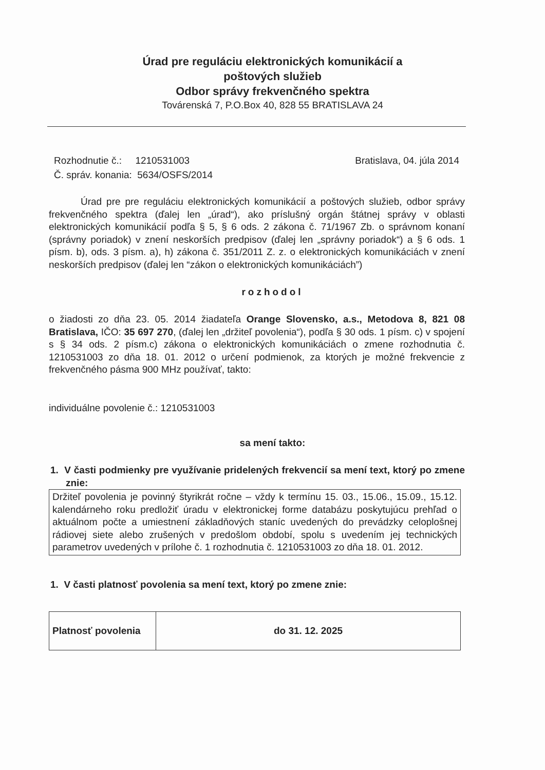Úrad pre reguláciu elektronických komunikácií a
poštových služieb
Odbor správy frekvenčného spektra
Továrenská 7, P.O.Box 40, 828 55 BRATISLAVA 24
Rozhodnutie č.: 1210531003
Č. správ. konania: 5634/OSFS/2014
Bratislava, 04. júla 2014
Úrad pre pre reguláciu elektronických komunikácií a poštových služieb, odbor správy frekvenčného spektra (ďalej len „úrad“), ako príslušný orgán štátnej správy v oblasti elektronických komunikácií podľa § 5, § 6 ods. 2 zákona č. 71/1967 Zb. o správnom konaní (správny poriadok) v znení neskorších predpisov (ďalej len „správny poriadok“) a § 6 ods. 1 písm. b), ods. 3 písm. a), h) zákona č. 351/2011 Z. z. o elektronických komunikáciách v znení neskorších predpisov (ďalej len “zákon o elektronických komunikáciách”)
rozhodol
o žiadosti zo dňa 23. 05. 2014 žiadateľa Orange Slovensko, a.s., Metodova 8, 821 08 Bratislava, IČO: 35 697 270, (ďalej len „držiteľ povolenia“), podľa § 30 ods. 1 písm. c) v spojení s § 34 ods. 2 písm.c) zákona o elektronických komunikáciách o zmene rozhodnutia č. 1210531003 zo dňa 18. 01. 2012 o určení podmienok, za ktorých je možné frekvencie z frekvenčného pásma 900 MHz používať, takto:
individuálne povolenie č.: 1210531003
sa mení takto:
1. V časti podmienky pre využívanie pridelených frekvencií sa mení text, ktorý po zmene znie:
Držiteľ povolenia je povinný štyrikrát ročne – vždy k termínu 15. 03., 15.06., 15.09., 15.12. kalendárneho roku predložiť úradu v elektronickej forme databázu poskytujúcu prehľad o aktuálnom počte a umiestnení základňových staníc uvedených do prevádzky celoplošnej rádiovej siete alebo zrušených v predošlom období, spolu s uvedením jej technických parametrov uvedených v prílohe č. 1 rozhodnutia č. 1210531003 zo dňa 18. 01. 2012.
1. V časti platnosť povolenia sa mení text, ktorý po zmene znie:
| Platnosť povolenia | do 31. 12. 2025 |